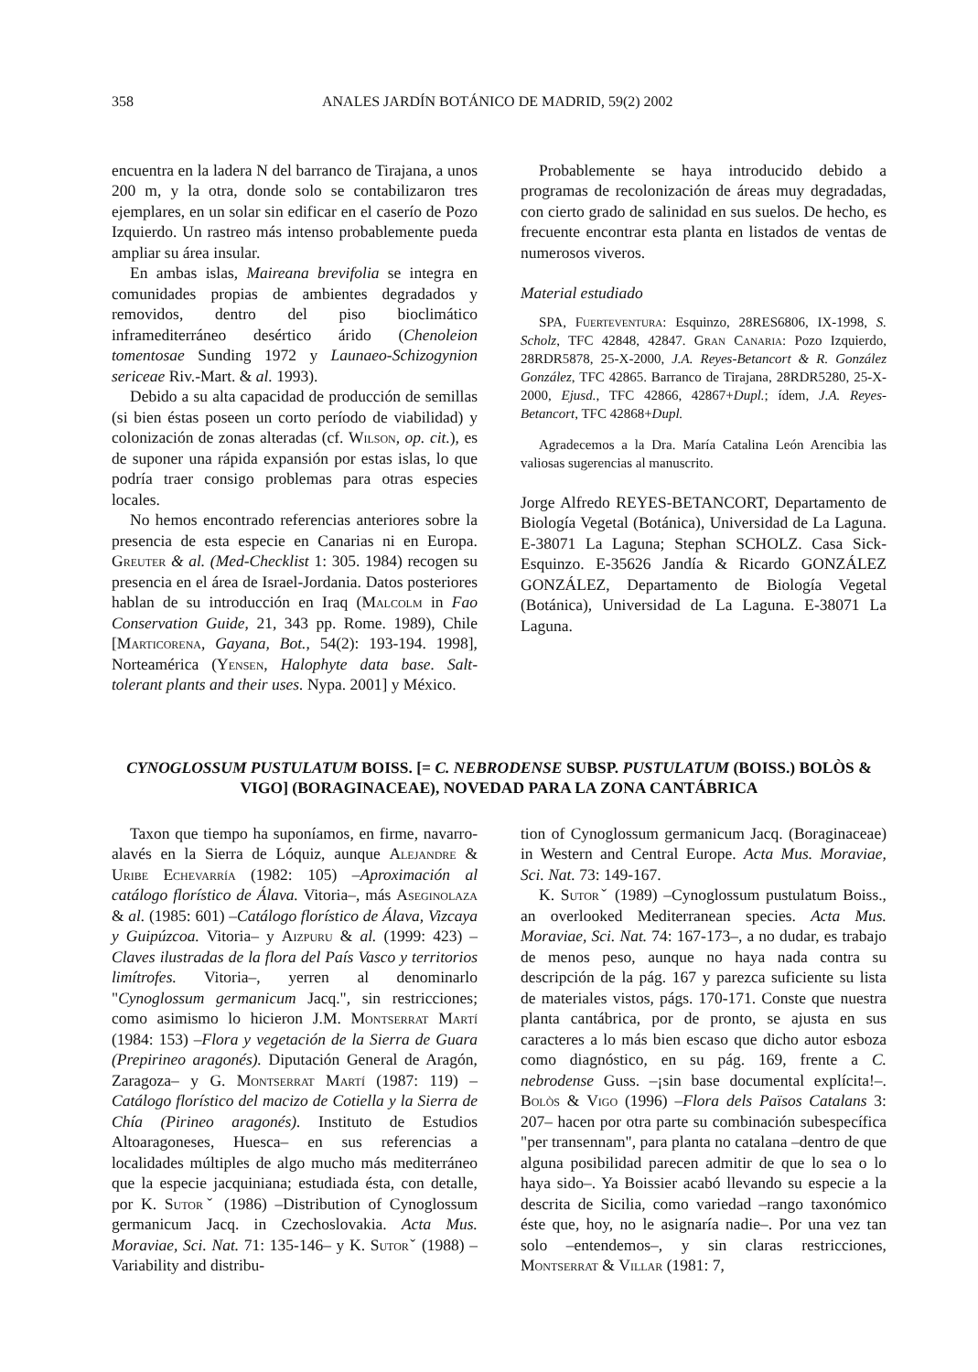358 ANALES JARDÍN BOTÁNICO DE MADRID, 59(2) 2002
encuentra en la ladera N del barranco de Tirajana, a unos 200 m, y la otra, donde solo se contabilizaron tres ejemplares, en un solar sin edificar en el caserío de Pozo Izquierdo. Un rastreo más intenso probablemente pueda ampliar su área insular.
En ambas islas, Maireana brevifolia se integra en comunidades propias de ambientes degradados y removidos, dentro del piso bioclimático inframediterráneo desértico árido (Chenoleion tomentosae Sunding 1972 y Launaeo-Schizogynion sericeae Riv.-Mart. & al. 1993).
Debido a su alta capacidad de producción de semillas (si bien éstas poseen un corto período de viabilidad) y colonización de zonas alteradas (cf. Wilson, op. cit.), es de suponer una rápida expansión por estas islas, lo que podría traer consigo problemas para otras especies locales.
No hemos encontrado referencias anteriores sobre la presencia de esta especie en Canarias ni en Europa. Greuter & al. (Med-Checklist 1: 305. 1984) recogen su presencia en el área de Israel-Jordania. Datos posteriores hablan de su introducción en Iraq (Malcolm in Fao Conservation Guide, 21, 343 pp. Rome. 1989), Chile [Marticorena, Gayana, Bot., 54(2): 193-194. 1998], Norteamérica (Yensen, Halophyte data base. Salt-tolerant plants and their uses. Nypa. 2001] y México.
Probablemente se haya introducido debido a programas de recolonización de áreas muy degradadas, con cierto grado de salinidad en sus suelos. De hecho, es frecuente encontrar esta planta en listados de ventas de numerosos viveros.
Material estudiado
SPA, Fuerteventura: Esquinzo, 28RES6806, IX-1998, S. Scholz, TFC 42848, 42847. Gran Canaria: Pozo Izquierdo, 28RDR5878, 25-X-2000, J.A. Reyes-Betancort & R. González González, TFC 42865. Barranco de Tirajana, 28RDR5280, 25-X-2000, Ejusd., TFC 42866, 42867+Dupl.; ídem, J.A. Reyes-Betancort, TFC 42868+Dupl.
Agradecemos a la Dra. María Catalina León Arencibia las valiosas sugerencias al manuscrito.
Jorge Alfredo REYES-BETANCORT, Departamento de Biología Vegetal (Botánica), Universidad de La Laguna. E-38071 La Laguna; Stephan SCHOLZ. Casa Sick-Esquinzo. E-35626 Jandía & Ricardo GONZÁLEZ GONZÁLEZ, Departamento de Biología Vegetal (Botánica), Universidad de La Laguna. E-38071 La Laguna.
CYNOGLOSSUM PUSTULATUM BOISS. [= C. NEBRODENSE SUBSP. PUSTULATUM (BOISS.) BOLÒS & VIGO] (BORAGINACEAE), NOVEDAD PARA LA ZONA CANTÁBRICA
Taxon que tiempo ha suponíamos, en firme, navarro-alavés en la Sierra de Lóquiz, aunque Alejandre & Uribe Echevarría (1982: 105) –Aproximación al catálogo florístico de Álava. Vitoria–, más Aseginolaza & al. (1985: 601) –Catálogo florístico de Álava, Vizcaya y Guipúzcoa. Vitoria– y Aizpuru & al. (1999: 423) –Claves ilustradas de la flora del País Vasco y territorios limítrofes. Vitoria–, yerren al denominarlo "Cynoglossum germanicum Jacq.", sin restricciones; como asimismo lo hicieron J.M. Montserrat Martí (1984: 153) –Flora y vegetación de la Sierra de Guara (Prepirineo aragonés). Diputación General de Aragón, Zaragoza– y G. Montserrat Martí (1987: 119) –Catálogo florístico del macizo de Cotiella y la Sierra de Chía (Pirineo aragonés). Instituto de Estudios Altoaragoneses, Huesca– en sus referencias a localidades múltiples de algo mucho más mediterráneo que la especie jacquiniana; estudiada ésta, con detalle, por K. Sutorˇ (1986) –Distribution of Cynoglossum germanicum Jacq. in Czechoslovakia. Acta Mus. Moraviae, Sci. Nat. 71: 135-146– y K. Sutorˇ (1988) –Variability and distribu-
tion of Cynoglossum germanicum Jacq. (Boraginaceae) in Western and Central Europe. Acta Mus. Moraviae, Sci. Nat. 73: 149-167.
K. Sutorˇ (1989) –Cynoglossum pustulatum Boiss., an overlooked Mediterranean species. Acta Mus. Moraviae, Sci. Nat. 74: 167-173–, a no dudar, es trabajo de menos peso, aunque no haya nada contra su descripción de la pág. 167 y parezca suficiente su lista de materiales vistos, págs. 170-171. Conste que nuestra planta cantábrica, por de pronto, se ajusta en sus caracteres a lo más bien escaso que dicho autor esboza como diagnóstico, en su pág. 169, frente a C. nebrodense Guss. –¡sin base documental explícita!–. Bolòs & Vigo (1996) –Flora dels Països Catalans 3: 207– hacen por otra parte su combinación subespecífica "per transennam", para planta no catalana –dentro de que alguna posibilidad parecen admitir de que lo sea o lo haya sido–. Ya Boissier acabó llevando su especie a la descrita de Sicilia, como variedad –rango taxonómico éste que, hoy, no le asignaría nadie–. Por una vez tan solo –entendemos–, y sin claras restricciones, Montserrat & Villar (1981: 7,